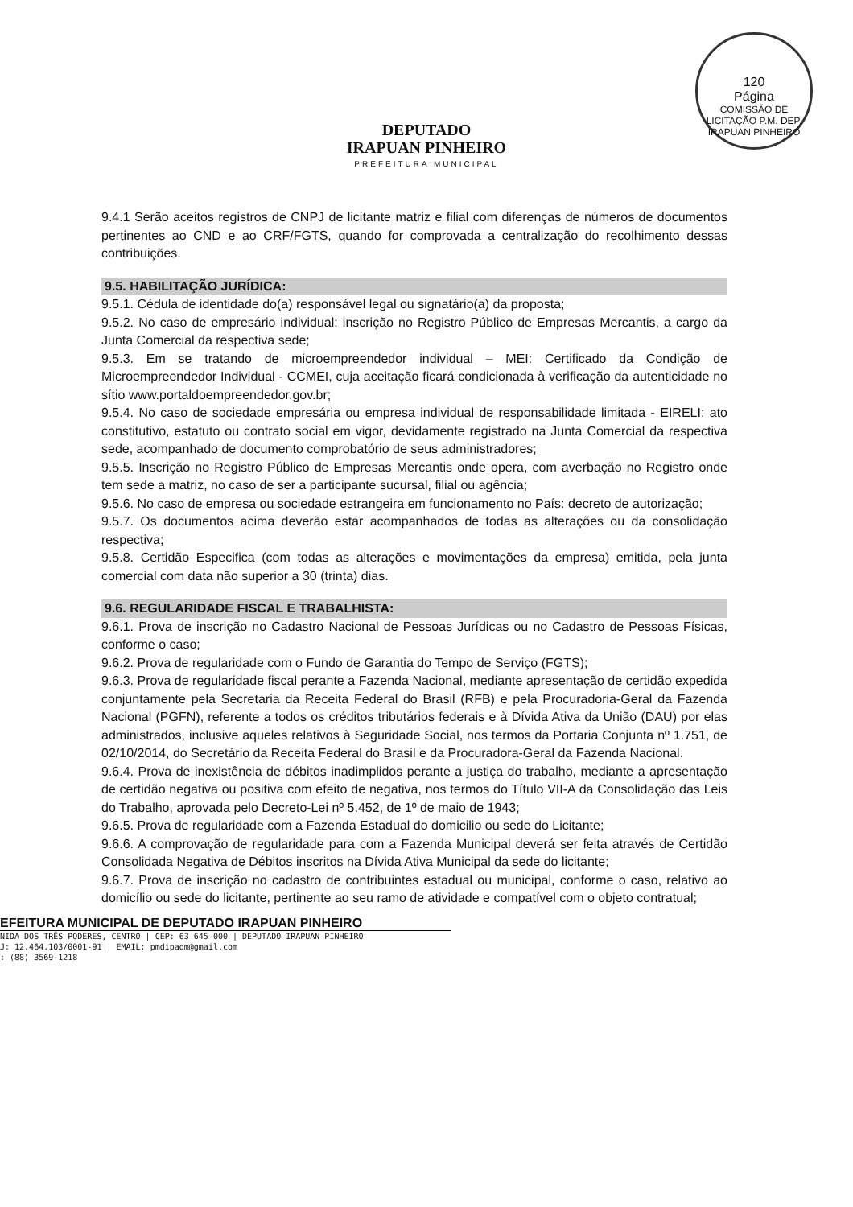120
Página
COMISSÃO DE LICITAÇÃO P.M. DEP. IRAPUAN PINHEIRO
DEPUTADO
IRAPUAN PINHEIRO
PREFEITURA MUNICIPAL
9.4.1 Serão aceitos registros de CNPJ de licitante matriz e filial com diferenças de números de documentos pertinentes ao CND e ao CRF/FGTS, quando for comprovada a centralização do recolhimento dessas contribuições.
9.5. HABILITAÇÃO JURÍDICA:
9.5.1. Cédula de identidade do(a) responsável legal ou signatário(a) da proposta;
9.5.2. No caso de empresário individual: inscrição no Registro Público de Empresas Mercantis, a cargo da Junta Comercial da respectiva sede;
9.5.3. Em se tratando de microempreendedor individual – MEI: Certificado da Condição de Microempreendedor Individual - CCMEI, cuja aceitação ficará condicionada à verificação da autenticidade no sítio www.portaldoempreendedor.gov.br;
9.5.4. No caso de sociedade empresária ou empresa individual de responsabilidade limitada - EIRELI: ato constitutivo, estatuto ou contrato social em vigor, devidamente registrado na Junta Comercial da respectiva sede, acompanhado de documento comprobatório de seus administradores;
9.5.5. Inscrição no Registro Público de Empresas Mercantis onde opera, com averbação no Registro onde tem sede a matriz, no caso de ser a participante sucursal, filial ou agência;
9.5.6. No caso de empresa ou sociedade estrangeira em funcionamento no País: decreto de autorização;
9.5.7. Os documentos acima deverão estar acompanhados de todas as alterações ou da consolidação respectiva;
9.5.8. Certidão Especifica (com todas as alterações e movimentações da empresa) emitida, pela junta comercial com data não superior a 30 (trinta) dias.
9.6. REGULARIDADE FISCAL E TRABALHISTA:
9.6.1. Prova de inscrição no Cadastro Nacional de Pessoas Jurídicas ou no Cadastro de Pessoas Físicas, conforme o caso;
9.6.2. Prova de regularidade com o Fundo de Garantia do Tempo de Serviço (FGTS);
9.6.3. Prova de regularidade fiscal perante a Fazenda Nacional, mediante apresentação de certidão expedida conjuntamente pela Secretaria da Receita Federal do Brasil (RFB) e pela Procuradoria-Geral da Fazenda Nacional (PGFN), referente a todos os créditos tributários federais e à Dívida Ativa da União (DAU) por elas administrados, inclusive aqueles relativos à Seguridade Social, nos termos da Portaria Conjunta nº 1.751, de 02/10/2014, do Secretário da Receita Federal do Brasil e da Procuradora-Geral da Fazenda Nacional.
9.6.4. Prova de inexistência de débitos inadimplidos perante a justiça do trabalho, mediante a apresentação de certidão negativa ou positiva com efeito de negativa, nos termos do Título VII-A da Consolidação das Leis do Trabalho, aprovada pelo Decreto-Lei nº 5.452, de 1º de maio de 1943;
9.6.5. Prova de regularidade com a Fazenda Estadual do domicilio ou sede do Licitante;
9.6.6. A comprovação de regularidade para com a Fazenda Municipal deverá ser feita através de Certidão Consolidada Negativa de Débitos inscritos na Dívida Ativa Municipal da sede do licitante;
9.6.7. Prova de inscrição no cadastro de contribuintes estadual ou municipal, conforme o caso, relativo ao domicílio ou sede do licitante, pertinente ao seu ramo de atividade e compatível com o objeto contratual;
EFEITURA MUNICIPAL DE DEPUTADO IRAPUAN PINHEIRO
NIDA DOS TRÊS PODERES, CENTRO | CEP: 63 645-000 | DEPUTADO IRAPUAN PINHEIRO
J: 12.464.103/0001-91 | EMAIL: pmdipadm@gmail.com
: (88) 3569-1218